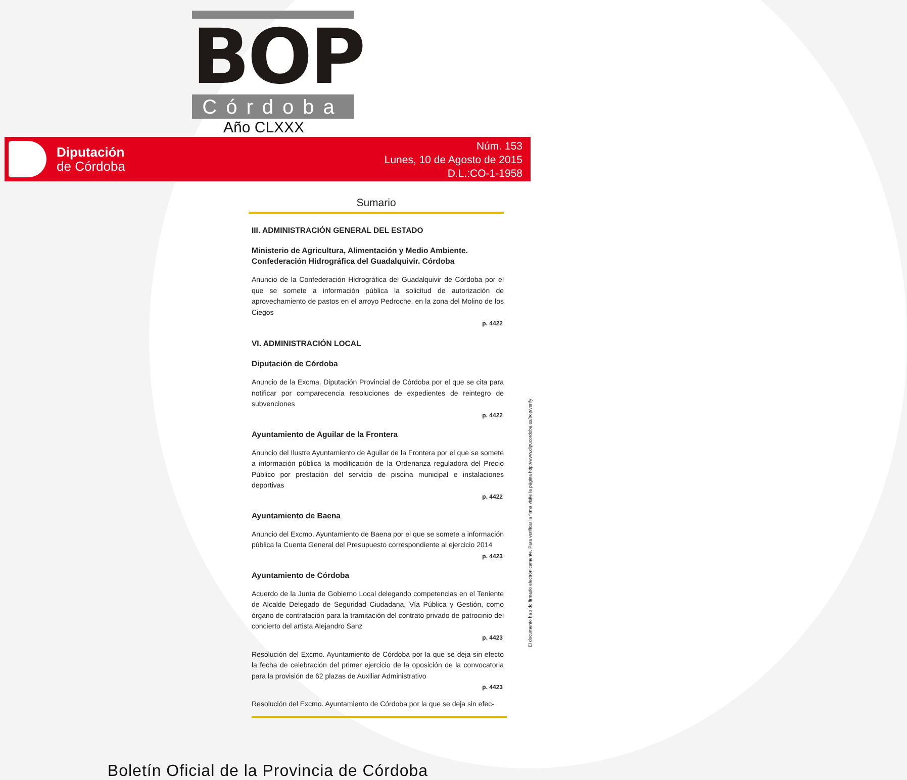BOP
Córdoba
Año CLXXX
Diputación
de Córdoba
Núm. 153
Lunes, 10 de Agosto de 2015
D.L.:CO-1-1958
Sumario
III. ADMINISTRACIÓN GENERAL DEL ESTADO
Ministerio de Agricultura, Alimentación y Medio Ambiente. Confederación Hidrográfica del Guadalquivir. Córdoba
Anuncio de la Confederación Hidrográfica del Guadalquivir de Córdoba por el que se somete a información pública la solicitud de autorización de aprovechamiento de pastos en el arroyo Pedroche, en la zona del Molino de los Ciegos
p. 4422
VI. ADMINISTRACIÓN LOCAL
Diputación de Córdoba
Anuncio de la Excma. Diputación Provincial de Córdoba por el que se cita para notificar por comparecencia resoluciones de expedientes de reintegro de subvenciones
p. 4422
Ayuntamiento de Aguilar de la Frontera
Anuncio del Ilustre Ayuntamiento de Aguilar de la Frontera por el que se somete a información pública la modificación de la Ordenanza reguladora del Precio Público por prestación del servicio de piscina municipal e instalaciones deportivas
p. 4422
Ayuntamiento de Baena
Anuncio del Excmo. Ayuntamiento de Baena por el que se somete a información pública la Cuenta General del Presupuesto correspondiente al ejercicio 2014
p. 4423
Ayuntamiento de Córdoba
Acuerdo de la Junta de Gobierno Local delegando competencias en el Teniente de Alcalde Delegado de Seguridad Ciudadana, Vía Pública y Gestión, como órgano de contratación para la tramitación del contrato privado de patrocinio del concierto del artista Alejandro Sanz
p. 4423
Resolución del Excmo. Ayuntamiento de Córdoba por la que se deja sin efecto la fecha de celebración del primer ejercicio de la oposición de la convocatoria para la provisión de 62 plazas de Auxiliar Administrativo
p. 4423
Resolución del Excmo. Ayuntamiento de Córdoba por la que se deja sin efec-
El documento ha sido firmado electrónicamente. Para verificar la firma visite la página http://www.dipucordoba.es/bop/verify
Boletín Oficial de la Provincia de Córdoba